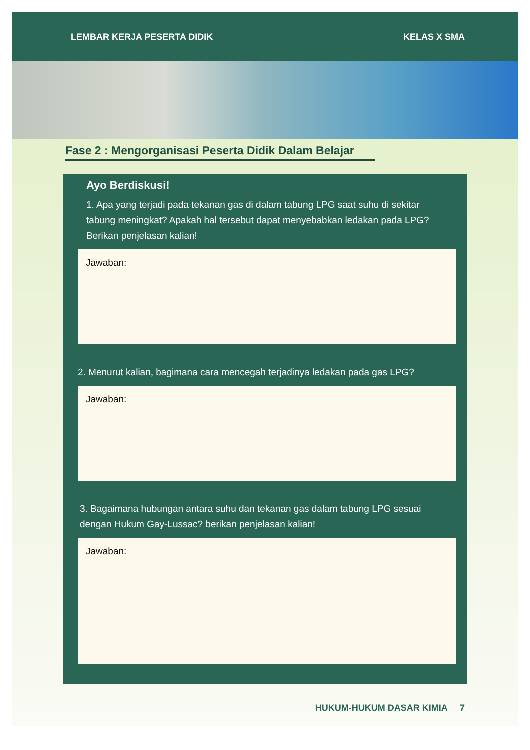LEMBAR KERJA PESERTA DIDIK KELAS X SMA
Fase 2 : Mengorganisasi Peserta Didik Dalam Belajar
Ayo Berdiskusi!
1. Apa yang terjadi pada tekanan gas di dalam tabung LPG saat suhu di sekitar tabung meningkat? Apakah hal tersebut dapat menyebabkan ledakan pada LPG? Berikan penjelasan kalian!
Jawaban:
2. Menurut kalian, bagimana cara mencegah terjadinya ledakan pada gas LPG?
Jawaban:
3. Bagaimana hubungan antara suhu dan tekanan gas dalam tabung LPG sesuai dengan Hukum Gay-Lussac? berikan penjelasan kalian!
Jawaban:
HUKUM-HUKUM DASAR KIMIA 7